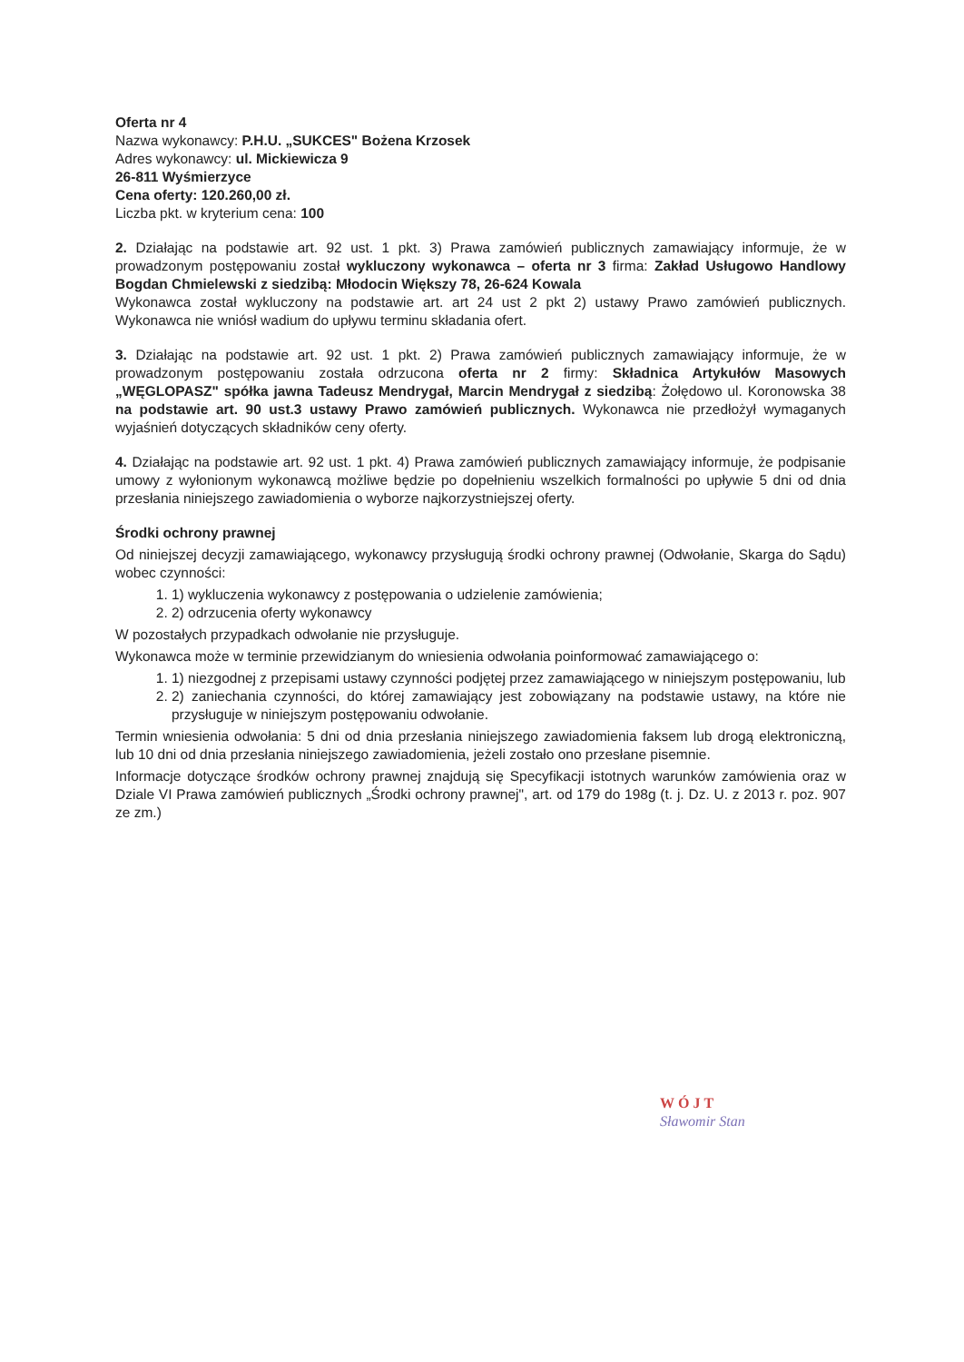Oferta nr 4
Nazwa wykonawcy: P.H.U. „SUKCES" Bożena Krzosek
Adres wykonawcy: ul. Mickiewicza 9
26-811 Wyśmierzyce
Cena oferty: 120.260,00 zł.
Liczba pkt. w kryterium cena: 100
2. Działając na podstawie art. 92 ust. 1 pkt. 3) Prawa zamówień publicznych zamawiający informuje, że w prowadzonym postępowaniu został wykluczony wykonawca – oferta nr 3 firma: Zakład Usługowo Handlowy Bogdan Chmielewski z siedzibą: Młodocin Większy 78, 26-624 Kowala
Wykonawca został wykluczony na podstawie art. art 24 ust 2 pkt 2) ustawy Prawo zamówień publicznych. Wykonawca nie wniósł wadium do upływu terminu składania ofert.
3. Działając na podstawie art. 92 ust. 1 pkt. 2) Prawa zamówień publicznych zamawiający informuje, że w prowadzonym postępowaniu została odrzucona oferta nr 2 firmy: Składnica Artykułów Masowych „WĘGLOPASZ" spółka jawna Tadeusz Mendrygał, Marcin Mendrygał z siedzibą: Żołędowo ul. Koronowska 38 na podstawie art. 90 ust.3 ustawy Prawo zamówień publicznych. Wykonawca nie przedłożył wymaganych wyjaśnień dotyczących składników ceny oferty.
4. Działając na podstawie art. 92 ust. 1 pkt. 4) Prawa zamówień publicznych zamawiający informuje, że podpisanie umowy z wyłonionym wykonawcą możliwe będzie po dopełnieniu wszelkich formalności po upływie 5 dni od dnia przesłania niniejszego zawiadomienia o wyborze najkorzystniejszej oferty.
Środki ochrony prawnej
Od niniejszej decyzji zamawiającego, wykonawcy przysługują środki ochrony prawnej (Odwołanie, Skarga do Sądu) wobec czynności:
1. 1) wykluczenia wykonawcy z postępowania o udzielenie zamówienia;
2. 2) odrzucenia oferty wykonawcy
W pozostałych przypadkach odwołanie nie przysługuje.
Wykonawca może w terminie przewidzianym do wniesienia odwołania poinformować zamawiającego o:
1. 1) niezgodnej z przepisami ustawy czynności podjętej przez zamawiającego w niniejszym postępowaniu, lub
2. 2) zaniechania czynności, do której zamawiający jest zobowiązany na podstawie ustawy, na które nie przysługuje w niniejszym postępowaniu odwołanie.
Termin wniesienia odwołania: 5 dni od dnia przesłania niniejszego zawiadomienia faksem lub drogą elektroniczną, lub 10 dni od dnia przesłania niniejszego zawiadomienia, jeżeli zostało ono przesłane pisemnie.
Informacje dotyczące środków ochrony prawnej znajdują się Specyfikacji istotnych warunków zamówienia oraz w Dziale VI Prawa zamówień publicznych „Środki ochrony prawnej", art. od 179 do 198g (t. j. Dz. U. z 2013 r. poz. 907 ze zm.)
WÓJT
Sławomir Stan